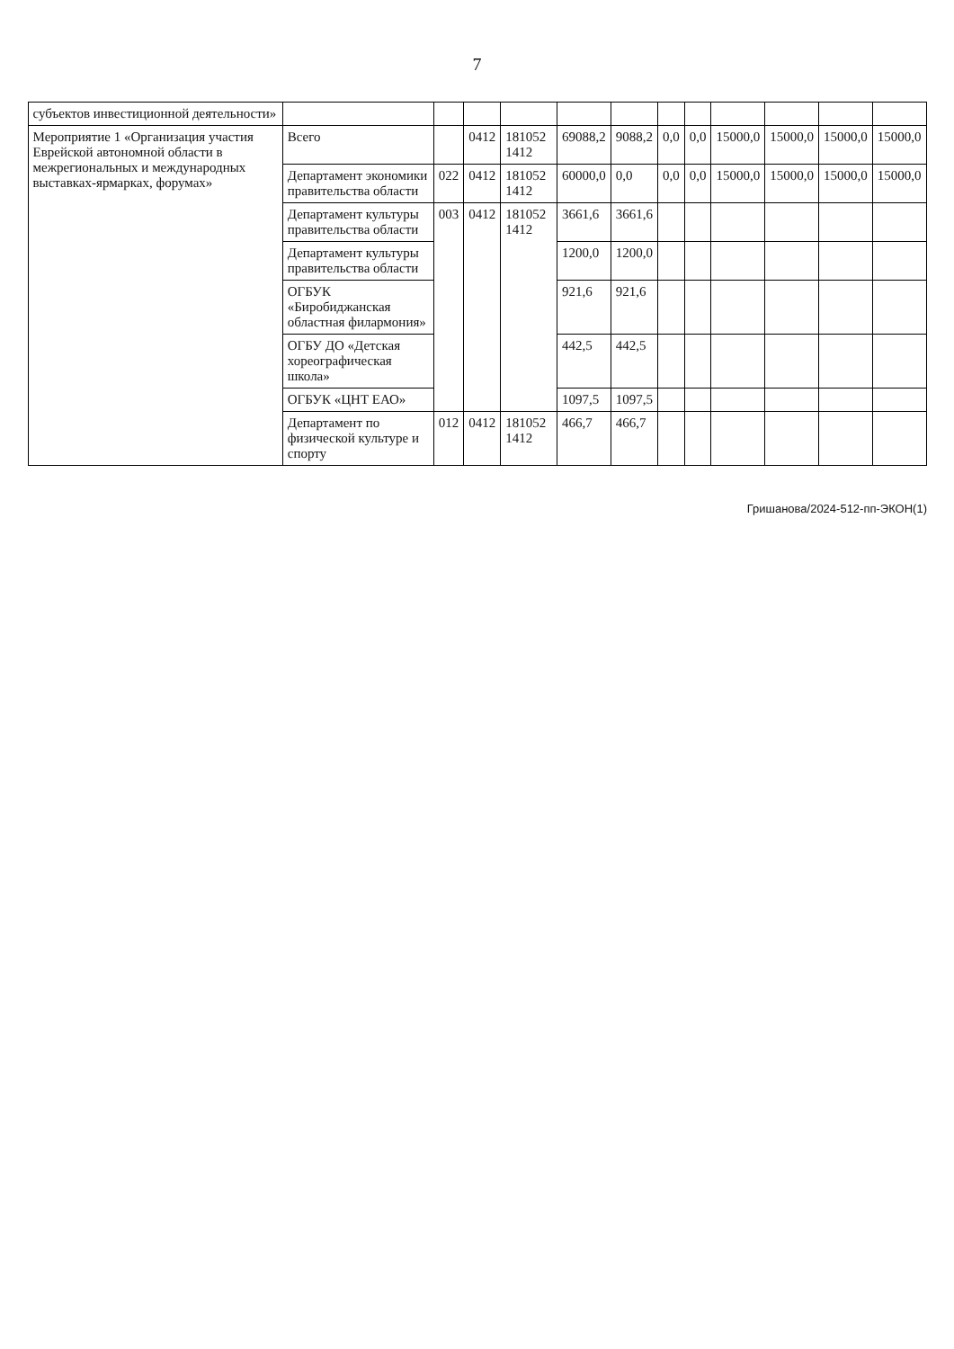7
| субъектов инвестиционной деятельности» | | | | | | | | | | | | |
| Мероприятие 1 «Организация участия Еврейской автономной области в межрегиональных и международных выставках-ярмарках, форумах» | Всего | | 0412 | 181052 1412 | 69088,2 | 9088,2 | 0,0 | 0,0 | 15000,0 | 15000,0 | 15000,0 | 15000,0 |
| | Департамент экономики правительства области | 022 | 0412 | 181052 1412 | 60000,0 | 0,0 | 0,0 | 0,0 | 15000,0 | 15000,0 | 15000,0 | 15000,0 |
| | Департамент культуры правительства области | 003 | 0412 | 181052 1412 | 3661,6 | 3661,6 | | | | | | |
| | Департамент культуры правительства области | | | | 1200,0 | 1200,0 | | | | | | |
| | ОГБУК «Биробиджанская областная филармония» | | | | 921,6 | 921,6 | | | | | | |
| | ОГБУ ДО «Детская хореографическая школа» | | | | 442,5 | 442,5 | | | | | | |
| | ОГБУК «ЦНТ ЕАО» | | | | 1097,5 | 1097,5 | | | | | | |
| | Департамент по физической культуре и спорту | 012 | 0412 | 181052 1412 | 466,7 | 466,7 | | | | | | |
Гришанова/2024-512-пп-ЭКОН(1)